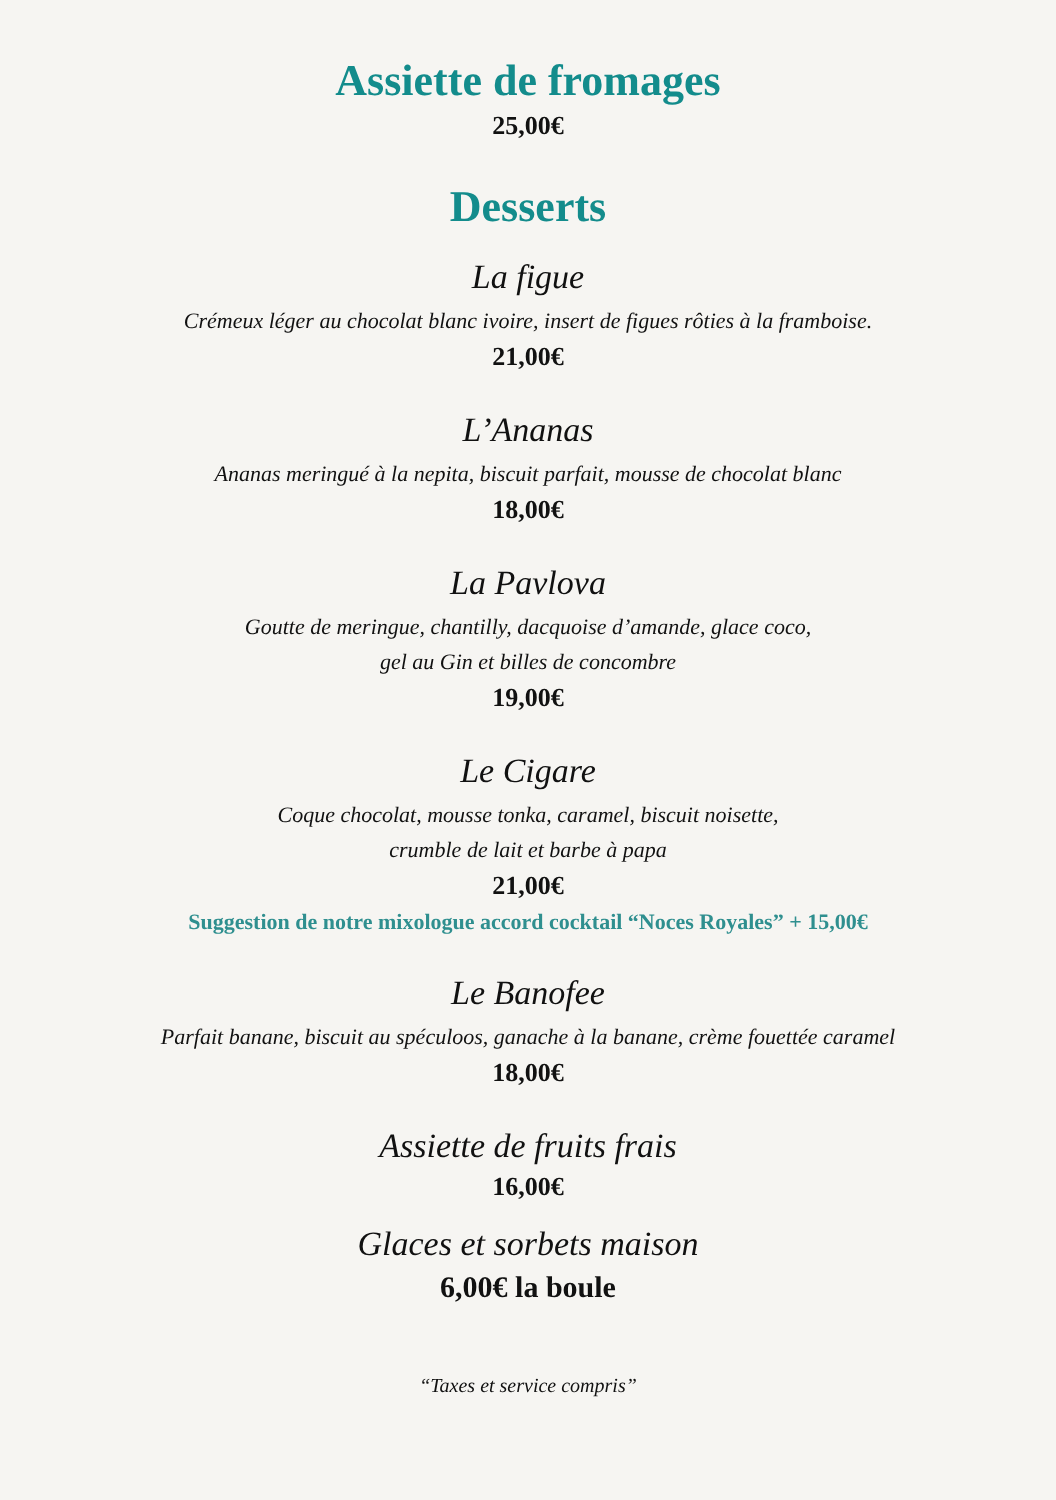Assiette de fromages
25,00€
Desserts
La figue
Crémeux léger au chocolat blanc ivoire, insert de figues rôties à la framboise.
21,00€
L’Ananas
Ananas meringué à la nepita, biscuit parfait, mousse de chocolat blanc
18,00€
La Pavlova
Goutte de meringue, chantilly, dacquoise d’amande, glace coco,
gel au Gin et billes de concombre
19,00€
Le Cigare
Coque chocolat, mousse tonka, caramel, biscuit noisette,
crumble de lait et barbe à papa
21,00€
Suggestion de notre mixologue accord cocktail “Noces Royales” + 15,00€
Le Banofee
Parfait banane, biscuit au spéculoos, ganache à la banane, crème fouettée caramel
18,00€
Assiette de fruits frais
16,00€
Glaces et sorbets maison
6,00€ la boule
“Taxes et service compris”